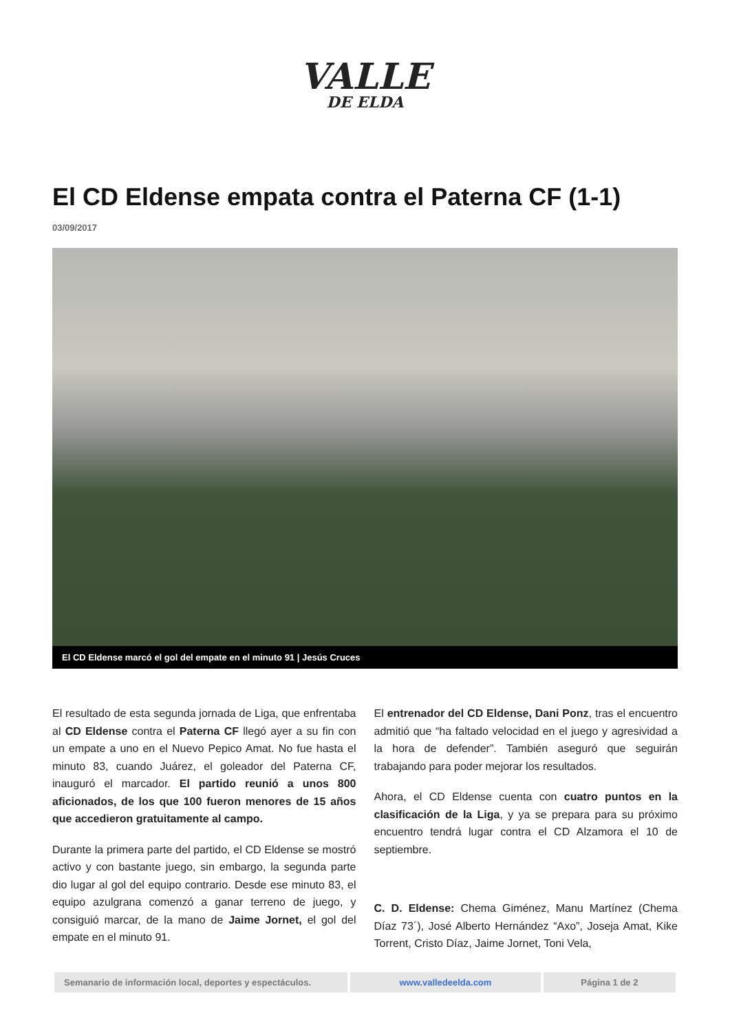VALLE
DE ELDA
El CD Eldense empata contra el Paterna CF (1-1)
03/09/2017
El CD Eldense marcó el gol del empate en el minuto 91 | Jesús Cruces
El resultado de esta segunda jornada de Liga, que enfrentaba al CD Eldense contra el Paterna CF llegó ayer a su fin con un empate a uno en el Nuevo Pepico Amat. No fue hasta el minuto 83, cuando Juárez, el goleador del Paterna CF, inauguró el marcador. El partido reunió a unos 800 aficionados, de los que 100 fueron menores de 15 años que accedieron gratuitamente al campo.
Durante la primera parte del partido, el CD Eldense se mostró activo y con bastante juego, sin embargo, la segunda parte dio lugar al gol del equipo contrario. Desde ese minuto 83, el equipo azulgrana comenzó a ganar terreno de juego, y consiguió marcar, de la mano de Jaime Jornet, el gol del empate en el minuto 91.
El entrenador del CD Eldense, Dani Ponz, tras el encuentro admitió que “ha faltado velocidad en el juego y agresividad a la hora de defender”. También aseguró que seguirán trabajando para poder mejorar los resultados.
Ahora, el CD Eldense cuenta con cuatro puntos en la clasificación de la Liga, y ya se prepara para su próximo encuentro tendrá lugar contra el CD Alzamora el 10 de septiembre.
C. D. Eldense: Chema Giménez, Manu Martínez (Chema Díaz 73´), José Alberto Hernández “Axo”, Joseja Amat, Kike Torrent, Cristo Díaz, Jaime Jornet, Toni Vela,
Semanario de información local, deportes y espectáculos.
www.valledeelda.com Página 1 de 2